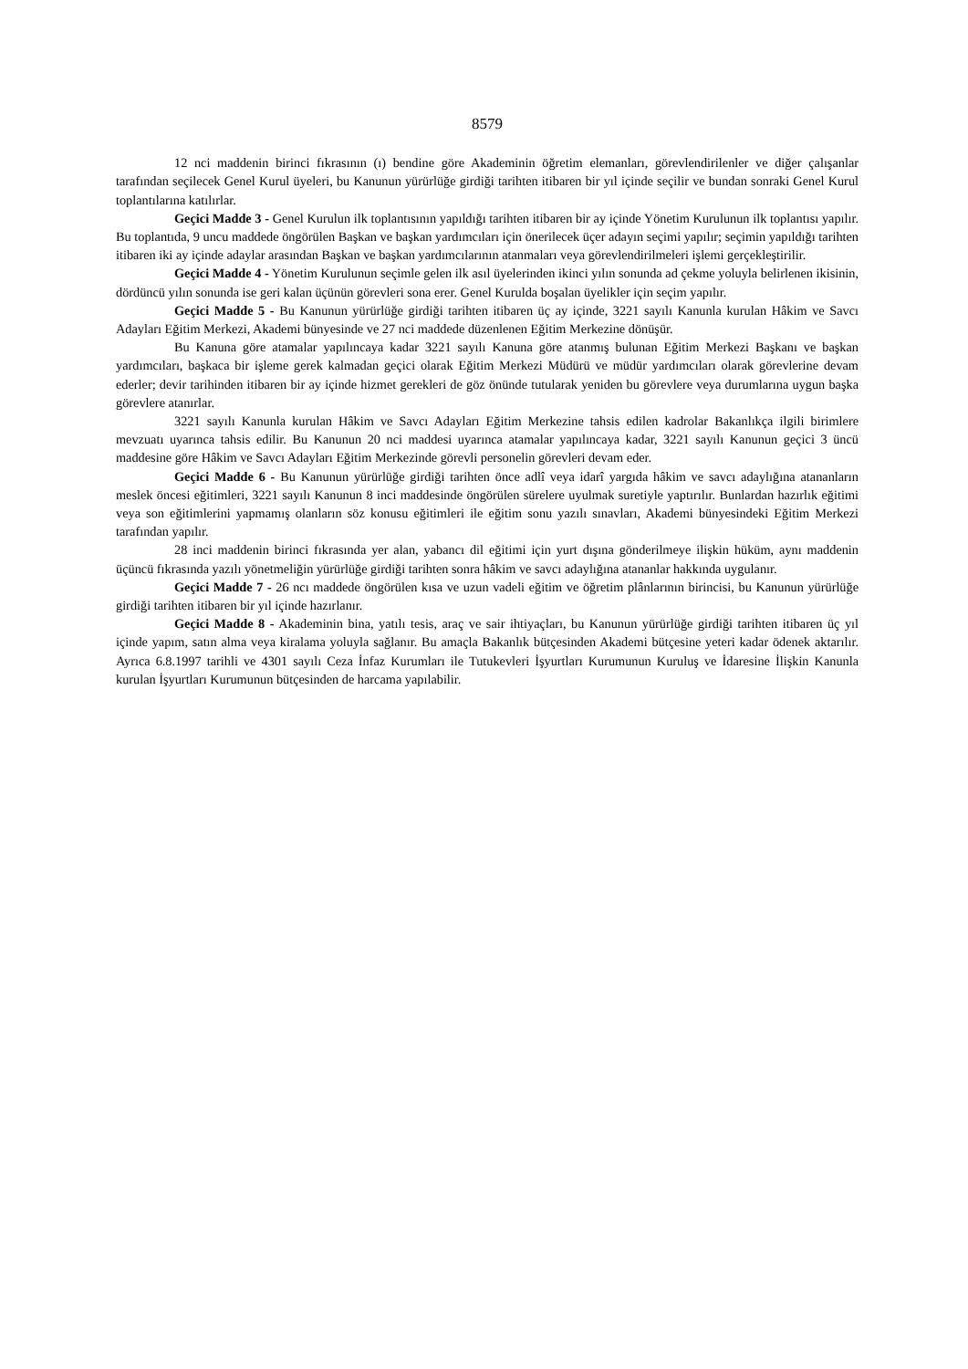8579
12 nci maddenin birinci fıkrasının (ı) bendine göre Akademinin öğretim elemanları, görevlendirilenler ve diğer çalışanlar tarafından seçilecek Genel Kurul üyeleri, bu Kanunun yürürlüğe girdiği tarihten itibaren bir yıl içinde seçilir ve bundan sonraki Genel Kurul toplantılarına katılırlar.
Geçici Madde 3 - Genel Kurulun ilk toplantısının yapıldığı tarihten itibaren bir ay içinde Yönetim Kurulunun ilk toplantısı yapılır. Bu toplantıda, 9 uncu maddede öngörülen Başkan ve başkan yardımcıları için önerilecek üçer adayın seçimi yapılır; seçimin yapıldığı tarihten itibaren iki ay içinde adaylar arasından Başkan ve başkan yardımcılarının atanmaları veya görevlendirilmeleri işlemi gerçekleştirilir.
Geçici Madde 4 - Yönetim Kurulunun seçimle gelen ilk asıl üyelerinden ikinci yılın sonunda ad çekme yoluyla belirlenen ikisinin, dördüncü yılın sonunda ise geri kalan üçünün görevleri sona erer. Genel Kurulda boşalan üyelikler için seçim yapılır.
Geçici Madde 5 - Bu Kanunun yürürlüğe girdiği tarihten itibaren üç ay içinde, 3221 sayılı Kanunla kurulan Hâkim ve Savcı Adayları Eğitim Merkezi, Akademi bünyesinde ve 27 nci maddede düzenlenen Eğitim Merkezine dönüşür.
Bu Kanuna göre atamalar yapılıncaya kadar 3221 sayılı Kanuna göre atanmış bulunan Eğitim Merkezi Başkanı ve başkan yardımcıları, başkaca bir işleme gerek kalmadan geçici olarak Eğitim Merkezi Müdürü ve müdür yardımcıları olarak görevlerine devam ederler; devir tarihinden itibaren bir ay içinde hizmet gerekleri de göz önünde tutularak yeniden bu görevlere veya durumlarına uygun başka görevlere atanırlar.
3221 sayılı Kanunla kurulan Hâkim ve Savcı Adayları Eğitim Merkezine tahsis edilen kadrolar Bakanlıkça ilgili birimlere mevzuatı uyarınca tahsis edilir. Bu Kanunun 20 nci maddesi uyarınca atamalar yapılıncaya kadar, 3221 sayılı Kanunun geçici 3 üncü maddesine göre Hâkim ve Savcı Adayları Eğitim Merkezinde görevli personelin görevleri devam eder.
Geçici Madde 6 - Bu Kanunun yürürlüğe girdiği tarihten önce adlî veya idarî yargıda hâkim ve savcı adaylığına atananların meslek öncesi eğitimleri, 3221 sayılı Kanunun 8 inci maddesinde öngörülen sürelere uyulmak suretiyle yaptırılır. Bunlardan hazırlık eğitimi veya son eğitimlerini yapmamış olanların söz konusu eğitimleri ile eğitim sonu yazılı sınavları, Akademi bünyesindeki Eğitim Merkezi tarafından yapılır.
28 inci maddenin birinci fıkrasında yer alan, yabancı dil eğitimi için yurt dışına gönderilmeye ilişkin hüküm, aynı maddenin üçüncü fıkrasında yazılı yönetmeliğin yürürlüğe girdiği tarihten sonra hâkim ve savcı adaylığına atananlar hakkında uygulanır.
Geçici Madde 7 - 26 ncı maddede öngörülen kısa ve uzun vadeli eğitim ve öğretim plânlarının birincisi, bu Kanunun yürürlüğe girdiği tarihten itibaren bir yıl içinde hazırlanır.
Geçici Madde 8 - Akademinin bina, yatılı tesis, araç ve sair ihtiyaçları, bu Kanunun yürürlüğe girdiği tarihten itibaren üç yıl içinde yapım, satın alma veya kiralama yoluyla sağlanır. Bu amaçla Bakanlık bütçesinden Akademi bütçesine yeteri kadar ödenek aktarılır. Ayrıca 6.8.1997 tarihli ve 4301 sayılı Ceza İnfaz Kurumları ile Tutukevleri İşyurtları Kurumunun Kuruluş ve İdaresine İlişkin Kanunla kurulan İşyurtları Kurumunun bütçesinden de harcama yapılabilir.